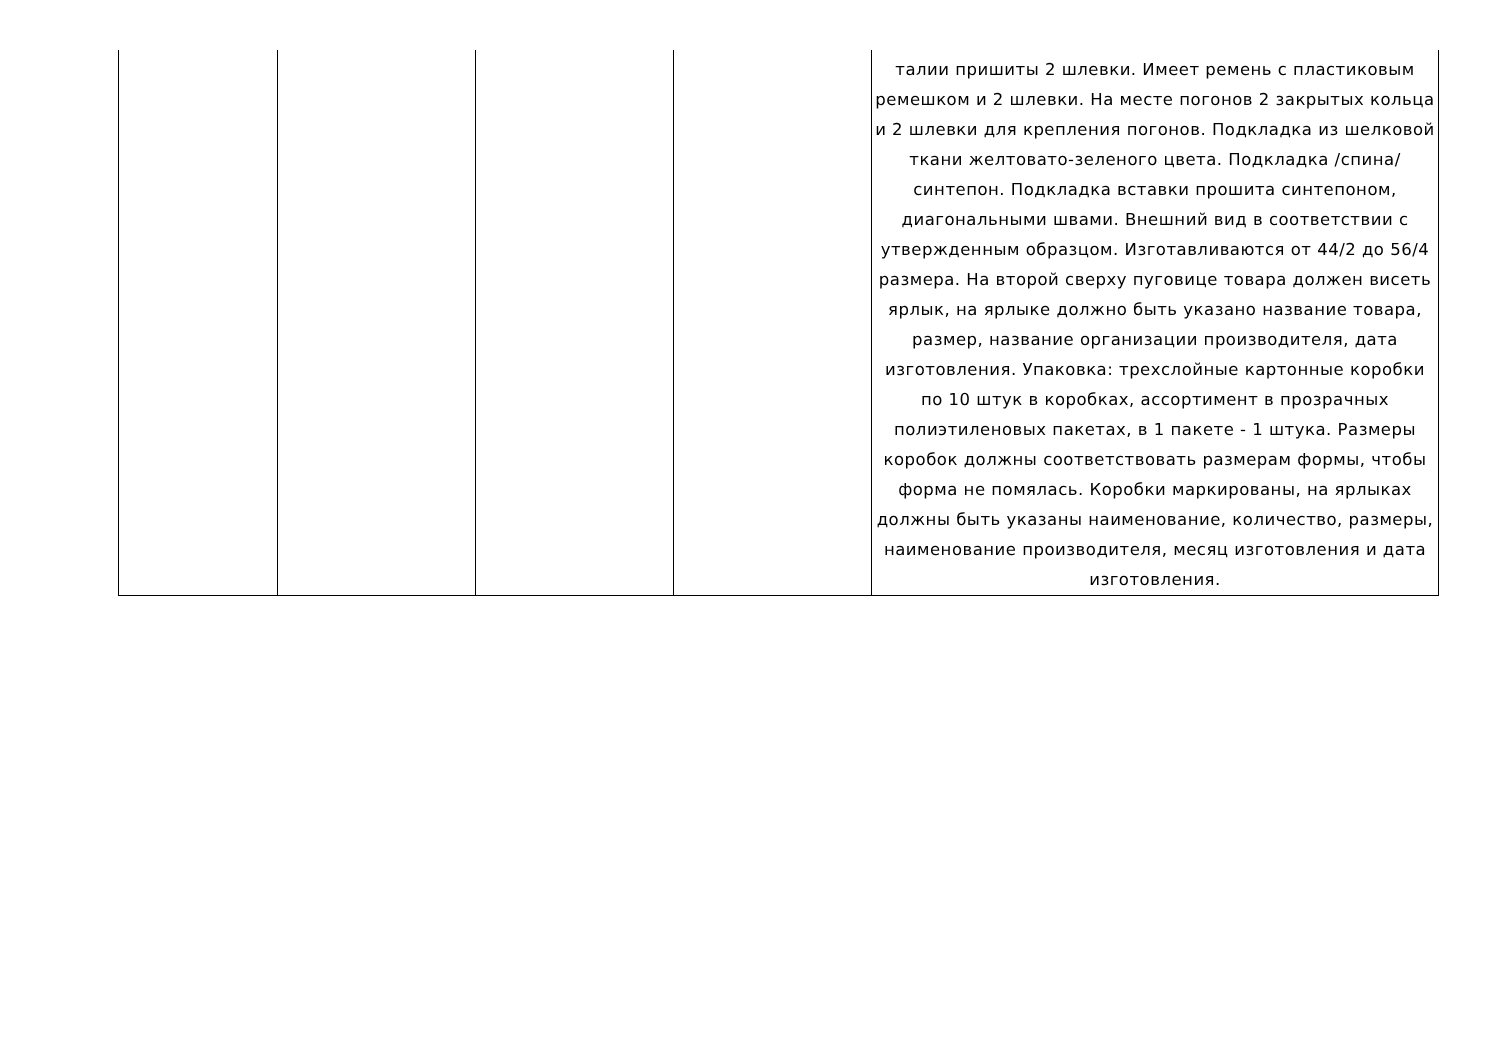| | | | | талии пришиты 2 шлевки. Имеет ремень с пластиковым ремешком и 2 шлевки. На месте погонов 2 закрытых кольца и 2 шлевки для крепления погонов. Подкладка из шелковой ткани желтовато-зеленого цвета. Подкладка /спина/ синтепон. Подкладка вставки прошита синтепоном, диагональными швами. Внешний вид в соответствии с утвержденным образцом. Изготавливаются от 44/2 до 56/4 размера. На второй сверху пуговице товара должен висеть ярлык, на ярлыке должно быть указано название товара, размер, название организации производителя, дата изготовления. Упаковка: трехслойные картонные коробки по 10 штук в коробках, ассортимент в прозрачных полиэтиленовых пакетах, в 1 пакете - 1 штука. Размеры коробок должны соответствовать размерам формы, чтобы форма не помялась. Коробки маркированы, на ярлыках должны быть указаны наименование, количество, размеры, наименование производителя, месяц изготовления и дата изготовления. |